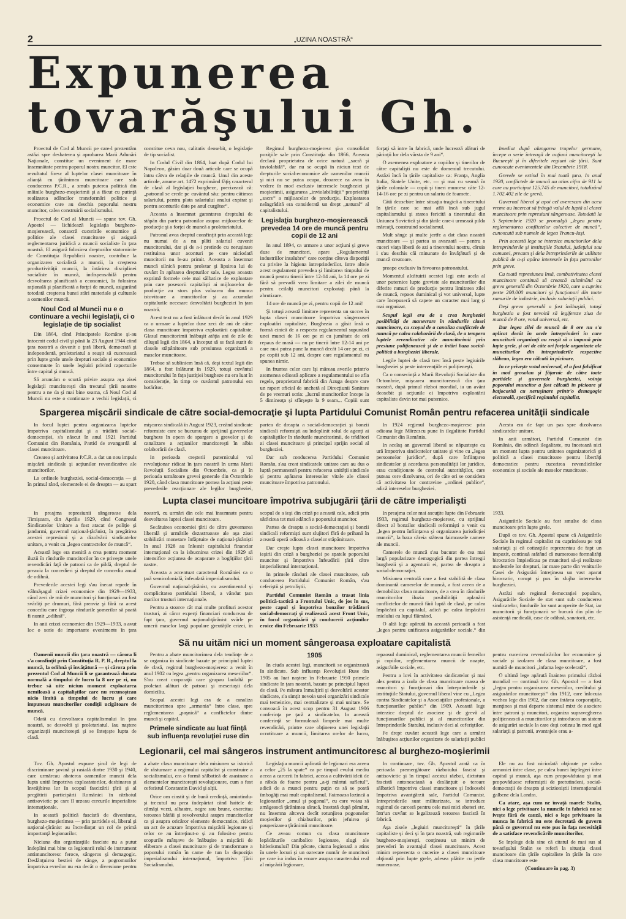2 „UZINA NOASTRĂ“
Expunerea tovarăşului Gh.
Proectul de Cod al Muncii pe care-l prezentăm astăzi spre desbaterea şi aprobarea Marii Adunări Naţionale, constitue un eveniment de mare însemnătate pentru poporul nostru muncitor. El este rezultatul firesc al luptelor clasei muncitoare în alianţă cu ţărănimea muncitoare care sub conducerea P.C.R., a smuls puterea politică din mâinile burghezo-moşierimii şi a făcut cu putinţă realizarea adâncilor transformări politice şi economice care au deschis poporului nostru muncitor, calea construirii socialismului.
Proectul de Cod al Muncii — spune tov. Gh. Apostol — lichidează legislaţia burghezo-moşierească, consacră cuceririle economice şi politice ale clasei muncitoare şi asigură reglementarea juridică a muncii socialiste în ţara noastră. El asigură folosirea drepturilor statornicite de Constituţia Republicii noastre, contribue la organizarea socialistă a muncii, la creşterea productivităţii muncii, la întărirea disciplinei socialiste în muncă, indispensabilă pentru desvoltarea planificată a economiei, la folosirea raţională şi planificată a forţei de muncă, asigurând totodată creşterea bunei stări materiale şi culturale a oamenilor muncii.
Noul Cod al Muncii nu e o continuare a vechii legislaţii, ci o legislaţie de tip socialist
Din 1864, când Principatele Române şi-au întocmit codul civil şi până la 23 August 1944 când ţara noastră a devenit o ţară liberă, democrată şi independentă, proletariatul a reuşit să cucerească prin lupte grele unele drepturi sociale şi economice consemnate în unele legiuiri privind raporturile între capital şi muncă.
Să aruncăm o scurtă privire asupra aşa zisei legislaţii muncitoreşti din trecutul ţării noastre pentru a ne da şi mai bine seama, că Noul Cod al Muncii nu este o continuare a vechii legislaţii, ci constitue ceva nou, calitativ deosebit, o legislaţie de tip socialist.
In Codul Civil din 1864, luat după Codul lui Napoleon, găsim doar două articole care se ocupă întru câtva de relaţiile de muncă. Unul din aceste articole, anume art. 1472 exprimând făţiş caracterul de clasă al legislaţiei burgheze, precizează că: „patronul se crede pe cuvântul său: pentru câtimea salariului, pentru plata salariului anului expirat şi pentru aconturile date pe anul curgător“.
Aceasta a însemnat garantarea dreptului de stăpân din partea patronilor asupra mijloacelor de producţie şi a forţei de muncă a proletariatului.
Patronul avea dreptul consfinţit prin această lege nu numai de a nu plăti salariul cuvenit muncitorului, dar şi de a-i pretinde cu neruşinare restituirea unor aconturi pe care niciodată muncitorii nu le-au primit. Aceasta a însemnat muncă silnică pentru proletar şi lipsirea lui de cuvânt în apărarea drepturilor sale. Legea aceasta exprimă formele cele mai sălbatice de exploatare prin care posesorii capitalişti ai mijloacelor de producţie au stors plus valoarea din munca istovitoare a muncitorilor şi au acumulat capitalurile necesare desvoltării burgheziei în ţara noastră.
Acest text nu a fost înlăturat decât în anul 1929 ca o urmare a luptelor duse zeci de ani de către clasa muncitoare împotriva exploatării capitaliste. Glasul muncitorimii înăbuşit atâţia ani de zile de căluşul legii din 1864, a început să se facă auzit de clasele stăpânitoare sub presiunea organizată a maselor muncitoare.
Trebue să subliniem însă că, deşi textul legii din 1864, a fost înlăturat în 1929, totuşi cuvântul muncitorului în faţa justiţiei burgheze nu era luat în consideraţie, în timp ce cuvântul patronului era hotărîtor.
Regimul burghezo-moşieresc şi-a consolidat poziţiile sale prin Constituţia din 1866. Aceasta declară proprietatea de orice natură „sacră şi inviolabilă“, dar nu se ocupă în niciun text de drepturile social-economice ale oamenilor muncii şi nici nu se putea ocupa, deoarece ea avea în vedere în mod exclusiv interesele burgheziei şi moşierimii, asigurarea „inviolabilităţii“ proprietăţii „sacre“ a mijloacelor de producţie. Exploatarea neîngrădită era considerată un drept „natural“ al capitalistului.
Legislaţia burghezo-moşierească prevedea 14 ore de muncă pentru copii de 12 ani
In anul 1894, ca urmare a unor acţiuni şi greve duse de muncitori, apare „Regulamentul industriilor insalubre“ care conţine câteva dispoziţii cu privire la higiena intreprinderilor. Intre altele acest regulament prevedea şi limitarea timpului de muncă pentru tinerii între 12-14 ani, la 14 ore pe zi fără să prevadă vreo limitare a zilei de muncă pentru ceilalţi muncitori exploataţi până la abrutizare.
14 ore de muncă pe zi, pentru copii de 12 ani!
Şi totuşi această limitare reprezenta un succes în lupta clasei muncitoare împotriva sângeroasei exploatări capitaliste. Burghezia a găsit însă o formă cinică de a respecta regulamentul supunând unei munci de 16 ore pe zi cu jumătate de oră repaus de masă — nu pe tinerii între 12-14 ani pe care nu-i putea pune la muncă decât 14 ore pe zi, ci pe copiii sub 12 ani, despre care regulamentul nu spunea nimic.
In fruntea celor care îşi măreau averile printr'o asemenea odioasă aplicare a regulamentului se afla regele, proprietarul fabricii din Azuga despre care un raport oficial de anchetă al Direcţiunii Sanitare de pe vremuri scria: „lucrul muncitorilor începe la 5 dimineaţa şi sfârşeşte la 9 seara... Copiii sunt forţaţi să intre în fabrică, unde lucrează alături de părinţii lor dela vârsta de 9 ani“.
O asemenea exploatare a copiilor şi tinerilor de către capitalişti nu este de domeniul trecutului. Astăzi încă în ţările capitaliste ca: Franţa, Anglia Italia, Statele Unite, etc. — şi mai cu seamă în ţările coloniale — copii şi tineri muncesc câte 12-14-16 ore pe zi pentru un salariu de foamete.
Câtă deosebire între situaţia tragică a tineretului în ţările care se mai află încă sub jugul capitalismului şi starea fericită a tineretului din Uniunea Sovietică şi din ţările care-i urmează pilda măreaţă, construind socialismul.
Mult sânge şi multe jertfe a dat clasa noastră muncitoare — şi partea sa avansată — pentru a cuceri viaţa liberă de azi a tineretului nostru, căruia i s'au deschis căi minunate de învăţătură şi de muncă creatoare.
proape exclusiv în favoarea patronatului.
Momentul alcătuirii acestei legi este acela al unor puternice lupte greviste ale muncitorilor din diferite ramuri de producţie pentru limitarea zilei de muncă, repaos duminical şi vot universal, lupte care începuseră să capete un caracter mai larg şi mai organizat.
Scopul legii era de a crea burgheziei posibilităţi de manevrare în rândurile clasei muncitoare, cu scopul de a canaliza conflictele de muncă pe calea colaborării de clasă, de a tempera luptele revendicative ale muncitorimii prin presiune poliţienească şi de a întări baza social-politică a burgheziei liberale.
Legile luptei de clasă trec însă peste legiuirile burgheziei şi peste intervenţiile ei poliţieneşti.
Ca o consecinţă a Marii Revoluţii Socialiste din Octombrie, mişcarea muncitorească din ţara noastră, după primul război mondial, ia un avânt deosebit şi acţiunile ei împotriva exploatării capitaliste devin tot mai puternice.
Imediat după alungarea trupelor germane, începe o serie întreagă de acţiuni muncitoreşti la Bucureşti şi în diferitele regiuni ale ţării. Sunt cunoscute evenimentele din Decembrie 1918.
Grevele se extind în mai toată ţara. In anul 1920, conflictele de muncă au atins cifra de 911 la care au participat 125.745 de muncitori, totalizând 1.702.402 zile de grevă.
Guvernul liberal şi apoi cel averescan din acea vreme au încercat să frângă valul de luptă al clasei muncitoare prin represiuni sângeroase. Totodată la 5 Septembrie 1920 se promulgă „legea pentru reglementarea conflictelor colective de muncă“, cunoscută sub numele de legea Trancu-Iaşi.
Prin această lege se interzice muncitorilor dela întreprinderile şi instituţiile Statului, judeţului sau comunei, precum şi dela întreprinderile de utilitate publică de a-şi apăra interesele în faţa patronilor prin greve.
Cu toată represiunea însă, combativitatea clasei muncitoare continuă să crească culminând cu greva generală din Octombrie 1920, care a cuprins peste 200.000 muncitori şi funcţionari din toate ramurile de industrie, inclusiv salariaţii publici.
Deşi greva generală a fost înăbuşită, totuşi burghezia a fost nevoită să legifereze ziua de muncă de 8 ore, votul universal, etc.
Dar legea zilei de muncă de 8 ore nu s'a aplicat decât în acele întreprinderi în care muncitorii organizaţi au reuşit să o impună prin lupte grele, şi ori de câte ori forţele organizate ale muncitorilor din întreprinderile respective slăbeau, legea era călcată în picioare.
In ce priveşte votul universal, el a fost falsificat în mod grosolan şi făţarnic de către toate partidele şi guvernele burgheziei, voinţa poporului muncitor a fost călcată în picioare şi batjocorită cu neruşinare printr'o demagogie electorală, specifică regimului capitalist.
Spargerea mişcării sindicale de către social-democraţie şi lupta Partidului Comunist Român pentru refacerea unităţii sindicale
In focul luptei pentru organizarea luptelor împotriva capitalismului şi a trădării social-democraţiei, s'a născut în anul 1921 Partidul Comunist din România, Partid de avangardă al clasei muncitoare.
Crearea şi activitatea P.C.R. a dat un nou impuls mişcării sindicale şi acţiunilor revendicative ale muncitorilor.
La ordinele burgheziei, social-democraţia — şi în primul rând, elementele ei de dreapta — au spart mişcarea sindicală în August 1923, creând sindicate reformiste care se bucurau de sprijinul guvernelor burgheze în opera de spargere a grevelor şi de canalizare a acţiunilor muncitoreşti în albia colaborării de clasă.
In perioada creşterii puternicului val revoluţionar ridicat în ţara noastră în urma Marii Revoluţii Socialiste din Octombrie, ca şi în perioada următoare grevei generale din Octombrie 1920, când clasa muncitoare pornea la acţiuni peste prevederile reacţionare ale legilor burgheziei, partea de dreapta a social-democraţiei şi bonzii sindicali reformişti au îndeplinit rolul de agenţi ai capitaliştilor în rândurile muncitorimii, de trădători ai clasei muncitoare şi principal sprijin social al burgheziei.
Dar sub conducerea Partidului Comunist Român, s'au creat sindicatele unitare care au dus o luptă permanentă pentru refacerea unităţii sindicale şi pentru apărarea intereselor vitale ale clasei muncitoare împotriva patronului.
In 1924 regimul burghezo-moşieresc prin odioasa lege Mârzescu pune în ilegalitate Partidul Comunist din România.
In acelaş an guvernul liberal se năpusteşte cu ură împotriva sindicatelor unitare şi vine cu „legea persoanelor juridice“, după care înfiinţarea sindicatelor şi acordarea personalităţii lor juridice, erau condiţionate de controlul autorităţilor, care puteau cere dizolvarea, ori de câte ori se considera că activitatea lor contravine „ordinei publice“, adică intereselor burgheziei.
Acesta era de fapt un pas spre dizolvarea sindicatelor unitare.
In anii următori, Partidul Comunist din România, din adâncă ilegalitate, nu încetează nici un moment lupta pentru unitatea organizatorică şi politică a clasei muncitoare pentru libertăţi democratice pentru cucerirea revendicărilor economice şi sociale ale maselor muncitoare.
Lupta clasei muncitoare împotriva subjugării ţării de către imperialişti
In preajma represiunii sângeroase dela Timişoara, din Aprilie 1929, când Congresul Sindicatelor Unitare a fost atacat de poliţie şi jandarmi, guvernul naţional-ţărănist, în pregătirea acestei represiuni şi a dizolvării sindicatelor unitare, a venit cu „legea contractelor de muncă“.
Această lege era menită a crea pentru moment iluzii în rândurile muncitorilor în ce priveşte unele revendicări faţă de patroni ca de pildă, dreptul de preaviz la concedieri şi dreptul de concediu anual de odihnă.
Prevederile acestei legi s'au înecat repede în vâlmăşagul crizei economice din 1929—1933, când zeci de mii de muncitori şi funcţionari au fost svârliţi pe drumuri, fără preaviz şi fără ca acest concediu care îngroşa rândurile şomerilor să poată fi numit „odihnă“.
In anii crizei economice din 1929—1933, a avut loc o serie de importante evenimente în ţara noastră, cu urmări din cele mai însemnate pentru desvoltarea luptei clasei muncitoare.
Secătuirea economiei ţării de către guvernarea liberală şi urmările dezastruoase ale aşa zisei stabilizări monetare înfăptuite de naţional-ţărănişti în anul 1928 au înlesnit capitalului financiar internaţional ca la isbucnirea crizei din 1929 să intensifice acţiunea de acaparare a bogăţiilor ţării nastre.
Aceasta a accentuat caracterul României ca o ţară semicolonială, înfeudată imperialismului.
Guvernul naţional-ţărănist, cu asentimentul şi complicitatea partidului liberal, a vândut ţara marilor trusturi internaţionale.
Pentru a stoarce cât mai multe profituri acestor trusturi, ai căror experţi financiari conduceau de fapt ţara, guvernul naţional-ţărănist svârle pe umerii maselor largi populare greutăţile crizei, în scopul de a ieşi din criză pe această cale, adică prin sărăcirea tot mai adâncă a poporului muncitor.
Partea de dreapta a social-democraţiei şi bonzii sindicali reformişti sunt slujitori fără de prihană în această operă odioasă a claselor stăpânitoare.
Dar creşte lupta clasei muncitoare împotriva ieşirii din criză a burgheziei pe spatele poporului muncitor şi împotriva înfeudării ţării către imperialismul internaţional.
In primele rânduri ale clasei muncitoare, sub conducerea Partidului Comunist Român, s'au ceferiştii şi petroliştii.
Partidul Comunist Român a trasat linia politică-tactică a Frontului Unic, de jos în sus, peste capul şi împotriva bonzilor trădători social-democraţi şi realizează acest Front Unic, în focul organizării şi conducerii acţiunilor eroice din Februarie 1933
In preajma celor mai ascuţite lupte din Februarie 1933, regimul burghezo-moşieresc, cu sprijinul direct al bonzilor sindicali reformişti a venit cu „legea pentru înfiinţarea şi organizarea jurisdicţiei muncii“, la baza căreia stăteau faimoasele camere ale muncii.
Camerele de muncă s'au bucurat de cea mai largă popularizare demagogică din partea întregii burghezii şi a agenturii ei, partea de dreapta a social-democraţiei.
Misiunea centrală care a fost stabilită de clasa dominantă camerelor de muncă, a fost aceea de a demobiliza clasa muncitoare, de a crea în rândurile muncitorilor iluzia posibilităţii aplanării conflictelor de muncă fără luptă de clasă, pe calea împăcării cu capitalul, adică pe calea împăcării mielului cu lupul flămând.
O altă lege apărută în această perioadă a fost „legea pentru unificarea asigurărilor sociale.“ din 1933.
Asigurările Sociale au fost smulse de clasa muncitoare prin lupte grele.
După ce tov. Gh. Apostol spune că Asigurările Sociale în regimul capitalist nu cuprindeau pe toţi salariaţii şi că cotizaţiile reprezentau de fapt un impozit, continuă arătând că numeroase formalităţi birocratice împiedicau pe muncitori să-şi realizeze modestele lor drepturi, iar mare parte din veniturile Casei de Asigurări întreţineau un vast aparat birocratic, corupt şi pus în slujba intereselor burgheziei.
Astăzi sub regimul democraţiei populare, Asigurările Sociale de stat sunt sub conducerea sindicatelor, fondurile lor sunt acoperite de Stat, iar muncitorii şi funcţionarii se bucură din plin de asistenţă medicală, case de odihnă, sanatorii, etc.
Să nu uităm nici un moment sângeroasa exploatare capitalistă
Oamenii muncii din ţara noastră — cărora li s'a consfinţit prin Constituţia R. P. R., dreptul la muncă, la odihnă şi învăţătură — şi cărora prin prezentul Cod al Muncii li se garantează durata normală a timpului de lucru la 8 ore pe zi, nu trebue să uite niciun moment exploatarea nemiloasă a capitaliştilor care nu recunoşteau nicio limită a timpului de lucru şi care impuneau muncitorilor condiţii ucigătoare de muncă.
Odată cu desvoltarea capitalismului în ţara noastră, se desvoltă şi proletariatul. Iau naştere organizaţii muncitoreşti şi se înteţeşte lupta de clasă.
Pentru a abate muncitorimea dela tendinţe de a se organiza în sindicate bazate pe principiul luptei de clasă, regimul burghezo-moşieresc a venit în anul 1902 cu legea „pentru organizarea meseriilor“. S'au creat corporaţii care grupau laolaltă pe proletari alături de patroni şi meseriaşii dela domiciliu.
Scopul acestei legi era de a canaliza muncitorimea spre „armonia“ între clase, spre reglementarea „paşnică“ a conflictelor dintre muncă şi capital.
Primele sindicate au luat fiinţă sub influenţa revoluţiei ruse din 1905
In ciuda acestei legi, muncitorii se organizează în sindicate. Sub influenţa Revoluţiei Ruse din 1905 au luat naştere în Februarie 1950 primele sindicate în ţara noastră, bazate pe principiul luptei de clasă. Pe măsura înmulţirii şi desvoltării acestor sindicate, s'a simţit nevoia unei organizări sindicale mai temeinice, mai centralizate şi mai unitare. Se convoacă în acest scop pentru 31 August 1906 conferinţa pe ţară a sindicatelor. In această conferinţă se formulează limpede mai multe revendicări, printre care obţinerea unei legislaţii ocrotitoare a muncii, limitarea orelor de lucru, repaosul duminical, reglementarea muncii femeilor şi copiilor, reglementarea muncii de noapte, asigurările sociale, etc.
Pentru a lovi în activitatea sindicatelor şi mai ales pentru a izola de clasa muncitoare massa de muncitori şi funcţionari din întreprinderile şi instituţiile Statului, guvernul liberal vine cu „Legea contra Sindicatelor şi a Asociaţiilor profesionale, a funcţionarilor publici“ din 1909. Această lege interzice dreptul de asociere şi de grevă al funcţionarilor publici şi al muncitorilor din întreprinderile Statului, inclusiv deci al ceferiştilor.
Pe drept cuvânt această lege care a urmărit înăbuşirea acţiunilor organizate de salariaţii publici pentru cucerirea revendicărilor lor economice şi sociale şi izolarea de clasa muncitoare, a fost numită de muncitori „infama lege scelerată“.
O ultimă lege apărută înaintea primului război mondial — continuă tov. Gh. Apostol — a fost „legea pentru organizarea meseriilor, creditului şi asigurărilor muncitoreşti“ din 1912, care înlocuia vechea lege din 1902, dar care întărea corporaţiile, menţinea şi mai departe sistemul mixt de asociere între patroni şi muncitori, organiza supravegherea poliţienească a muncitorilor şi introducea un sistem de asigurări sociale la care deşi cotizau în mod egal salariaţii şi patronii, avantajele erau a-
Legionarii, cel mai sângeros instrument antimuncitoresc al burghezo-moşierimii
Tov. Gh. Apostol expune şirul de legi de discriminare şovină şi rasială dintre 1930 şi 1940, care urmăreau abaterea oamenilor muncii dela lupta unită împotriva exploatatorilor, desbinarea şi învrăjbirea lor în scopul fascizării ţării şi al pregătirii participării României în războiul antisovietic pe care îl urzeau cercurile imperialiste internaţionale.
In această politică fascistă de diversiune, burghezo-moşierimea — prin partidele ei, liberal şi naţional-ţărănist au încredinţat un rol de primă importanţă legionarilor.
Niciuna din organizaţiile fasciste nu a putut îndeplini mai bine ca legionarii rolul de instrument antimuncitoresc feroce, sângeros şi demagogic. Deslănţuirea bestiei de sânge, a pogromurilor împotriva evreilor nu era decât o diversiune pentru a abate clasa muncitoare dela misiunea sa istorică de răsturnare a regimului capitalist şi construire a socialismului, era o formă sălbatică de asasinare a elementelor muncitoreşti revoluţionare, cum a fost ceferistul Constantin David şi alţii.
Orice om cinstit şi de bună credinţă, amintindu-şi trecutul nu prea îndepărtat când haitele de cămăşi verzi, albastre, negre sau brune, exercitau teroarea bătăii şi revolverului asupra muncitorilor ca şi asupra oricăror elemente democratice, ridică un act de acuzare împotriva mişcării legionare şi celor ce au întreţinut-o şi au folosit-o pentru scopurile mârşave de înăbuşire a mişcării de eliberare a clasei muncitoare şi de transformare a poporului român în carne de tun la dispoziţia imperialismului internaţional, împotriva Ţării Socialismului.
Legislaţia muncii aplicată de legionari era aceea a celor „25 la spate“ ca pe timpul evului mediu aceea a carcerii în fabrici, aceea a cultivării ideii de a răbda de foame pentru „a-ţi mântui sufletul“, adică de a munci pentru puţin ca să se poată îmbogăţi mai mult capitalismul. Faimoasa lozincă a legionarilor „omul şi pogonul“, cu care voiau să amăgească ţărănimea săracă, însetată după pământ, nu însemna altceva decât rotunjirea pogoanelor moşierilor şi chiaburilor, prin jefuirea şi pauperizarea ţărănimii muncitoare.
Ce aveau comun cu clasa muncitoare lepădăturile canibalice legionare, slugi ale hitlerismului? Din păcate, ciuma legionară a atins în unele locuri şi un oarecare număr de muncitori pe care i-a indus în eroare asupra caracterului real al mişcării legionare.
In continuare, tov. Gh. Apostol arată ca în perioada premergătoare războiului fascist şi antisovietic şi în timpul acestui război, dictatura fascistă antonesciană a deslănţuit o teroare sălbatică împotriva clasei muncitoare şi îndeosebi împotriva avantgărzii sale, Partidul Comunist. Intreprinderile sunt militarizate, se introduce regimul de carceră pentru cele mai mici abateri etc. într'un cuvânt se legalizează teroarea fascistă în fabrică.
Aşa zisele „legiuiri muncitoreşti“ în ţările capitaliste şi deci şi în ţara noastră, sub regimurile burghezo-moşiereşti, conţineau un minim de prevederi în avantajul clasei muncitoare. Acest minim reprezenta o cucerire a clasei muncitoare obţinută prin lupte grele, adesea plătite cu jertfe numeroase.
Ele nu au fost niciodată obţinute pe calea armoniei între clase, pe calea bunei înţelegeri între capital şi muncă, aşa cum propovăduiau şi mai propovăduesc reformiştii de pretutindeni, social-democraţii de dreapta şi scizioniştii Internaţionalei galbene dela Londra.
Ca atare, aşa cum ne învaţă marele Stalin, nici o lege privitoare la muncile în fabrică nu se iveşte fără de cauză, nici o lege privitoare la munca în fabrică nu este decretată de guvern până ce guvernul nu este pus în faţa necesităţii de a satisface revendicările muncitorilor.
Se înţelege dela sine că citatul de mai sus al tovarăşului Stalin se referă la situaţia clasei muncitoare din ţările capitaliste în ţările în care clasa muncitoare este
(Continuare în pag. 3)